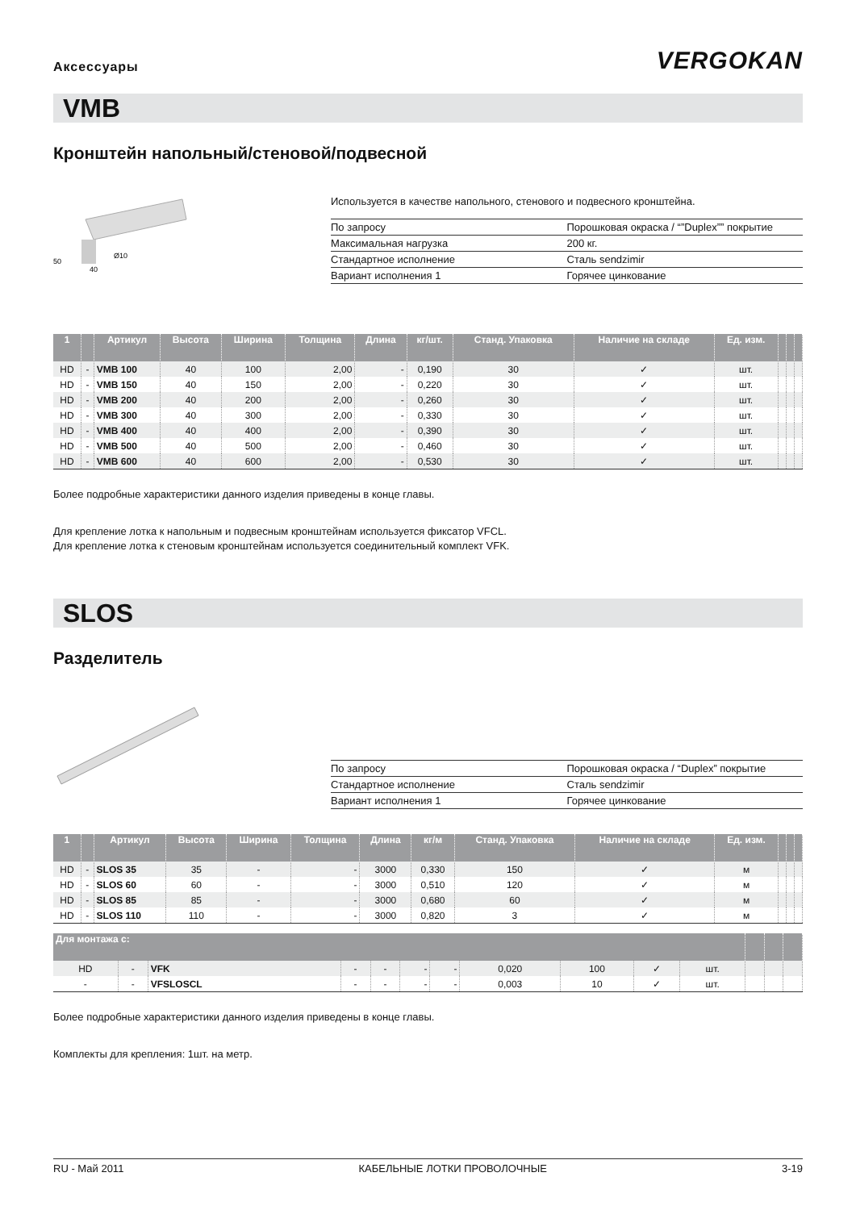Аксессуары
VERGOKAN
VMB
Кронштейн напольный/стеновой/подвесной
50
40
Ø10
Используется в качестве напольного, стенового и подвесного кронштейна.
| По запросу | Порошковая окраска / “”Duplex”” покрытие |
| Максимальная нагрузка | 200 кг. |
| Стандартное исполнение | Сталь sendzimir |
| Вариант исполнения 1 | Горячее цинкование |
| 1 | | Артикул | Высота | Ширина | Толщина | Длина | кг/шт. | Станд. Упаковка | Наличие на складе | Ед. изм. | | | |
| --- | --- | --- | --- | --- | --- | --- | --- | --- | --- | --- | --- | --- | --- |
| HD | - | VMB 100 | 40 | 100 | 2,00 | - | 0,190 | 30 | ✓ | шт. | | | |
| HD | - | VMB 150 | 40 | 150 | 2,00 | - | 0,220 | 30 | ✓ | шт. | | | |
| HD | - | VMB 200 | 40 | 200 | 2,00 | - | 0,260 | 30 | ✓ | шт. | | | |
| HD | - | VMB 300 | 40 | 300 | 2,00 | - | 0,330 | 30 | ✓ | шт. | | | |
| HD | - | VMB 400 | 40 | 400 | 2,00 | - | 0,390 | 30 | ✓ | шт. | | | |
| HD | - | VMB 500 | 40 | 500 | 2,00 | - | 0,460 | 30 | ✓ | шт. | | | |
| HD | - | VMB 600 | 40 | 600 | 2,00 | - | 0,530 | 30 | ✓ | шт. | | | |
Более подробные характеристики данного изделия приведены в конце главы.
Для крепление лотка к напольным и подвесным кронштейнам используется фиксатор VFCL.
Для крепление лотка к стеновым кронштейнам используется соединительный комплект VFK.
SLOS
Разделитель
| По запросу | Порошковая окраска / “Duplex” покрытие |
| Стандартное исполнение | Сталь sendzimir |
| Вариант исполнения 1 | Горячее цинкование |
| 1 | | Артикул | Высота | Ширина | Толщина | Длина | кг/м | Станд. Упаковка | Наличие на складе | Ед. изм. | | | |
| --- | --- | --- | --- | --- | --- | --- | --- | --- | --- | --- | --- | --- | --- |
| HD | - | SLOS 35 | 35 | - | - | 3000 | 0,330 | 150 | ✓ | м | | | |
| HD | - | SLOS 60 | 60 | - | - | 3000 | 0,510 | 120 | ✓ | м | | | |
| HD | - | SLOS 85 | 85 | - | - | 3000 | 0,680 | 60 | ✓ | м | | | |
| HD | - | SLOS 110 | 110 | - | - | 3000 | 0,820 | 3 | ✓ | м | | | |
| Для монтажа с: | | | | | | | | | | | | | |
| --- | --- | --- | --- | --- | --- | --- | --- | --- | --- | --- | --- | --- | --- |
| HD | - | VFK | - | - | - | - | 0,020 | 100 | ✓ | шт. | | | |
| - | - | VFSLOSCL | - | - | - | - | 0,003 | 10 | ✓ | шт. | | | |
Более подробные характеристики данного изделия приведены в конце главы.
Комплекты для крепления: 1шт. на метр.
RU - Май 2011 КАБЕЛЬНЫЕ ЛОТКИ ПРОВОЛОЧНЫЕ 3-19